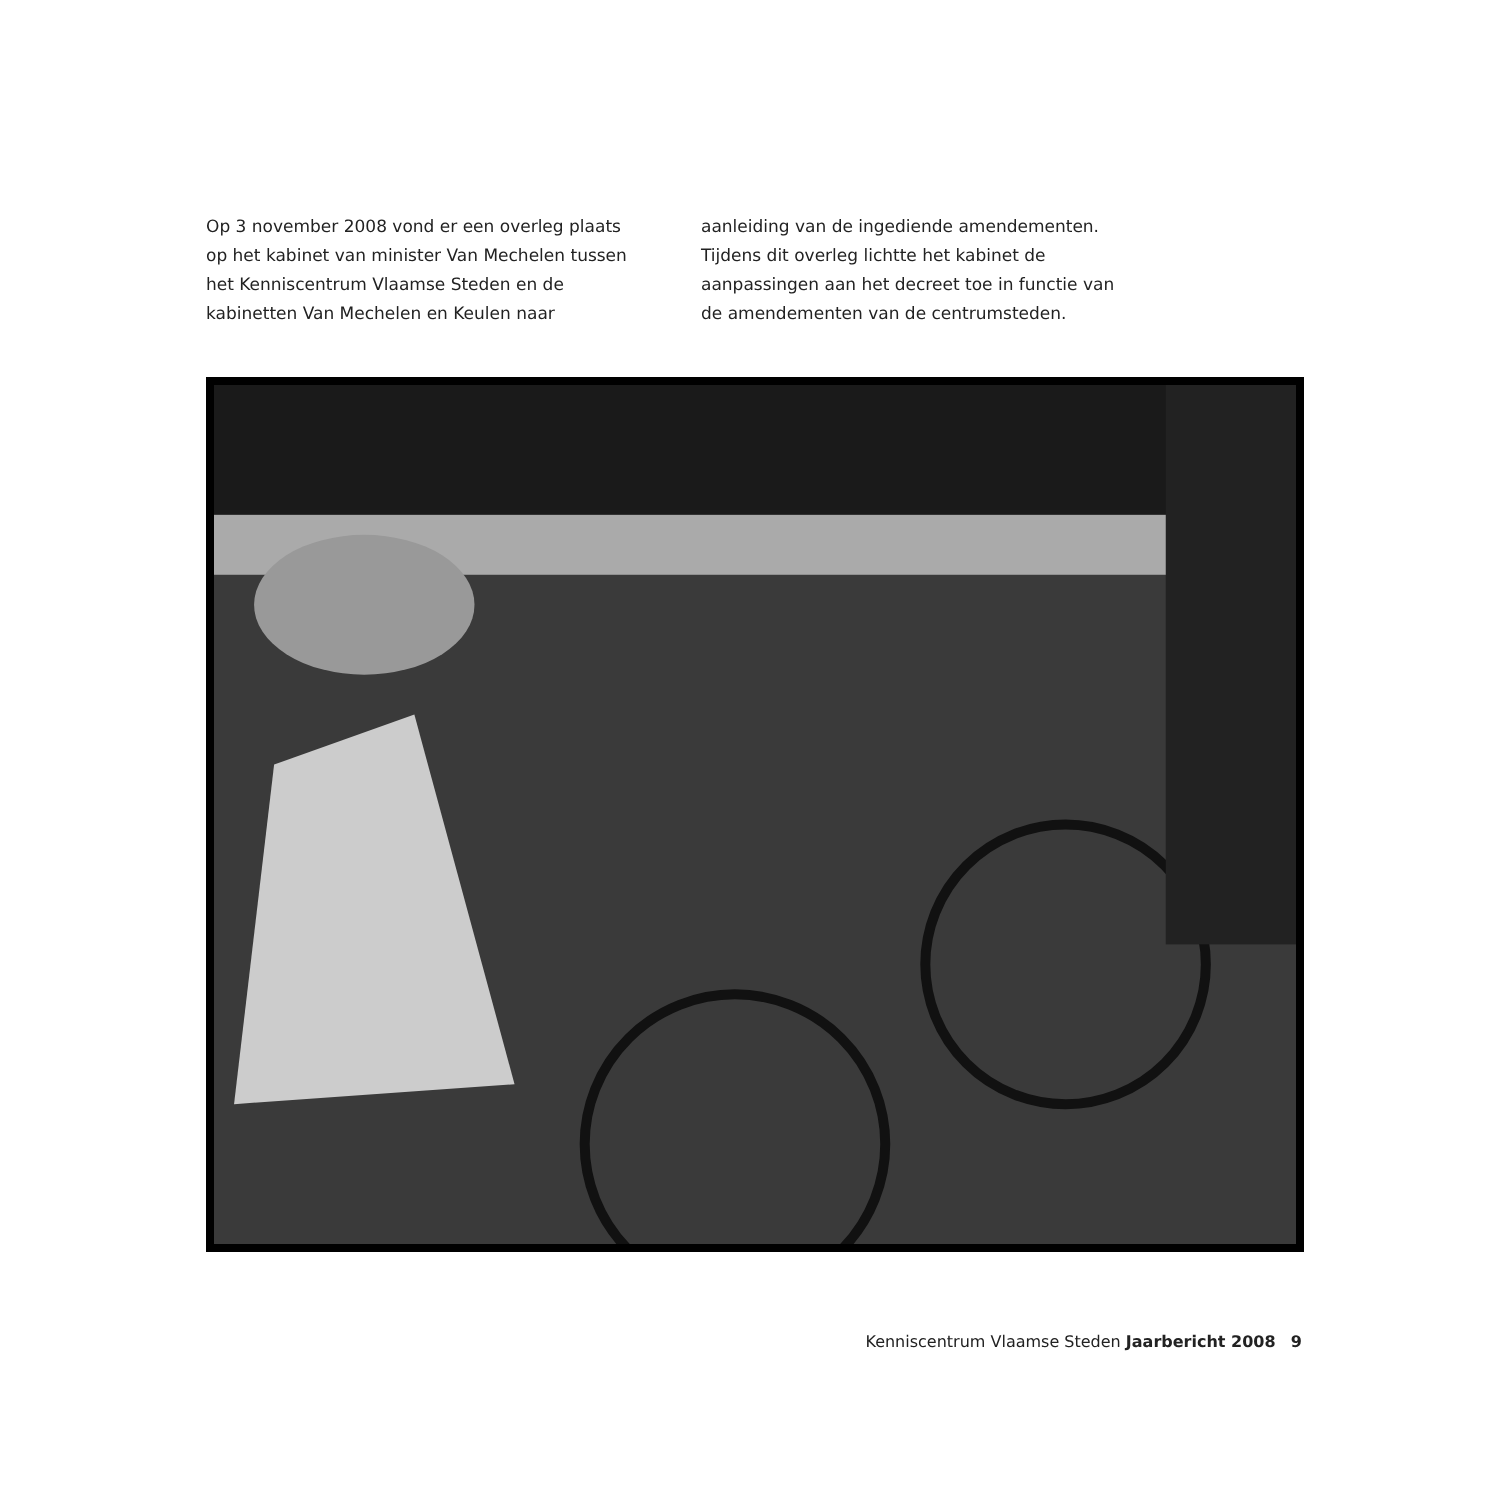Op 3 november 2008 vond er een overleg plaats op het kabinet van minister Van Mechelen tussen het Kenniscentrum Vlaamse Steden en de kabinetten Van Mechelen en Keulen naar
aanleiding van de ingediende amendementen. Tijdens dit overleg lichtte het kabinet de aanpassingen aan het decreet toe in functie van de amendementen van de centrumsteden.
Kenniscentrum Vlaamse Steden Jaarbericht 2008 9